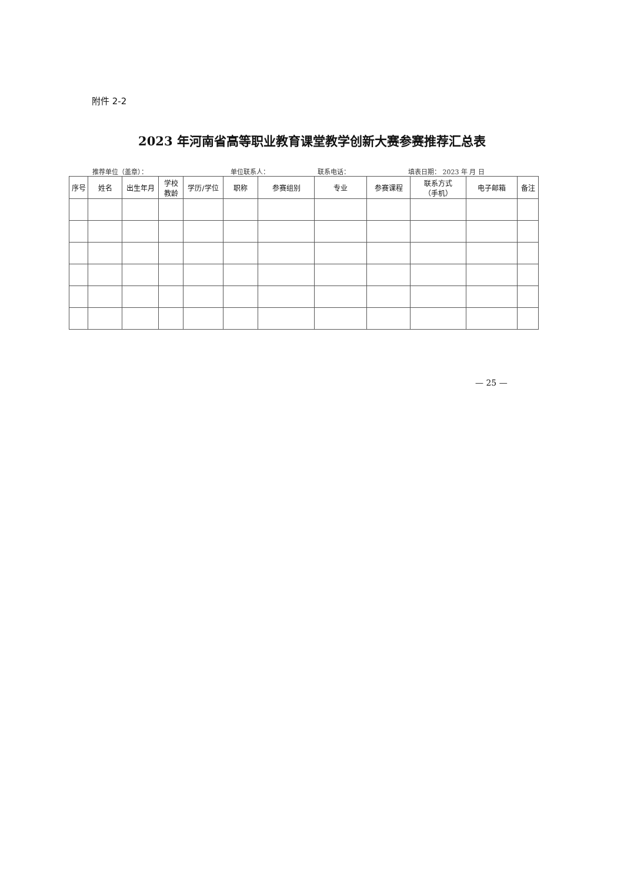附件 2-2
2023 年河南省高等职业教育课堂教学创新大赛参赛推荐汇总表
推荐单位（盖章）： 单位联系人： 联系电话： 填表日期： 2023 年 月 日
| 序号 | 姓名 | 出生年月 | 学校 教龄 | 学历/学位 | 职称 | 参赛组别 | 专业 | 参赛课程 | 联系方式 （手机） | 电子邮箱 | 备注 |
| --- | --- | --- | --- | --- | --- | --- | --- | --- | --- | --- | --- |
— 25 —